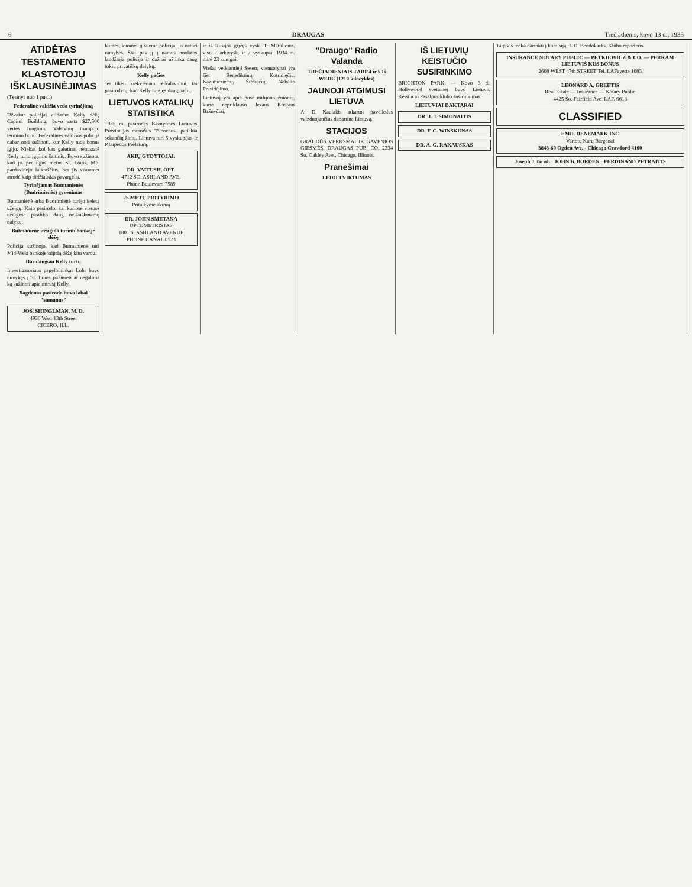6 DRAUGAS Trečiadienis, kovo 13 d., 1935
ATIDĖTAS TESTAMENTO KLASTOTOJŲ IŠKLAUSINĖJIMAS
(Tęsinys nuo 1 pusl.)
Federalinė valdžia veda tyrinėjimą
Užvakar policijai atidarius Kelly dėžę Capitol Building, buvo rasta $27,500 vertės Jungtinių Valstybių trumpojo termino bonų. Federalinės valdžios policija dabar nori sužinoti, kur Kelly tuos bonus įgijo. Niekas kol kas galutinai nenustatė Kelly turto įgijimo šaltinių. Buvo sužinota, kad jis per ilgus metus St. Louis, Mo. pardavinėjo laikraščius, bet jis visuomet atrodė kaip didžiausias pavargėlis.
Tyrinėjamas Butmanienės (Budrimienės) gyvenimas
Butmanienė arba Budrimienė turėjo keletą užeigų. Kaip pasirodo, kai kuriose vietose užeigose pasiliko daug neišaiškinamų dalykų.
Butmanienė užsigina turinti bankoje dėžę
Policija sužinojo, kad Butmanienė turi Mid-West bankoje stiprią dėžę kitu vardu.
Dar daugiau Kelly turtų
Investigatoriaus pagelbininkas Lohr buvo nuvykęs į St. Louis pažiūrėti ar negalima ką sužinoti apie mirusį Kelly.
Bagdonas pasirodo buvo labai "sumanus"
JOS. SHINGLMAN, M. D.
4930 West 13th Street
CICERO, ILL.
laimės, kuomet jį suėmė policija, jis neturi ramybės. Štai pas jį į namus nuolatos landžioja policija ir dažnai užtinka daug tokių privatiškų dalykų.
Kelly pačios
Jei tikėti kiekvienam reikalavimui, tai pasirodytų, kad Kelly turėjęs daug pačių.
LIETUVOS KATALIKŲ STATISTIKA
1935 m. pasirodęs Bažnytinės Lietuvos Provincijos metraštis "Elenchus" patiekia sekančių žinių. Lietuva turi 5 vyskupijas ir Klaipėdos Prelatūrą.
AKIŲ GYDYTOJAI:
DR. VAITUSH, OPT.
4712 SO. ASHLAND AVE.
Phone Boulevard 7589
25 METŲ PRITYRIMO
Pritaikyme akinių
DR. JOHN SMETANA
OPTOMETRISTAS
1801 S. ASHLAND AVENUE
PHONE CANAL 0523
ir iš Rusijos grįžęs vysk. T. Matulionis, viso 2 arkivysk. ir 7 vyskupai. 1934 m. mirė 23 kunigai.
Viešai veikiantieji Seserų vienuolynai yra šie: Benediktinų, Kotrinięčių, Kazimieriečių, Širdiečių, Nekalto Prasidėjimo.
Lietuvoj yra apie pusė milijono žmonių, kurie nepriklauso Jėzaus Kristaus Bažnyčiai.
"Draugo" Radio Valanda
TREČIADIENIAIS TARP 4 ir 5 Iš WEDC (1210 kilocykles)
JAUNOJI ATGIMUSI LIETUVA
A. D. Kaulakis atkartos paveikslus vaizduojančius dabartinę Lietuvą.
STACIJOS
GRAUDŪS VERKSMAI IR GAVĖNIOS GIESMĖS. DRAUGAS PUB. CO. 2334 So. Oakley Ave., Chicago, Illinois.
Pranešimai
LEDO TVIRTUMAS
IŠ LIETUVIŲ KEISTUČIO SUSIRINKIMO
BRIGHTON PARK. — Kovo 3 d., Hollywood svetainėj buvo Lietuvių Keistučio Pašalpos klūbo susirinkimas.
LIETUVIAI DAKTARAI
DR. J. J. SIMONAITIS
DR. F. C. WINSKUNAS
DR. A. G. RAKAUSKAS
Taip vis tenka darinkti į komisiją. J. D. Bendokaitis, Klūbo reporteris
INSURANCE NOTARY PUBLIC — PETKIEWICZ & CO. — PERKAM LIETUVIŠ KUS BONUS
2608 WEST 47th STREET Tel. LAFayette 1083
LEONARD A. GREETIS
Real Estate — Insurance — Notary Public
4425 So. Fairfield Ave. LAF. 6618
CLASSIFIED
EMIL DENEMARK INC
Vartotų Karų Bargenai
3848-60 Ogden Ave. - Chicago Crawford 4100
Joseph J. Grish · JOHN B. BORDEN · FERDINAND PETRAITIS